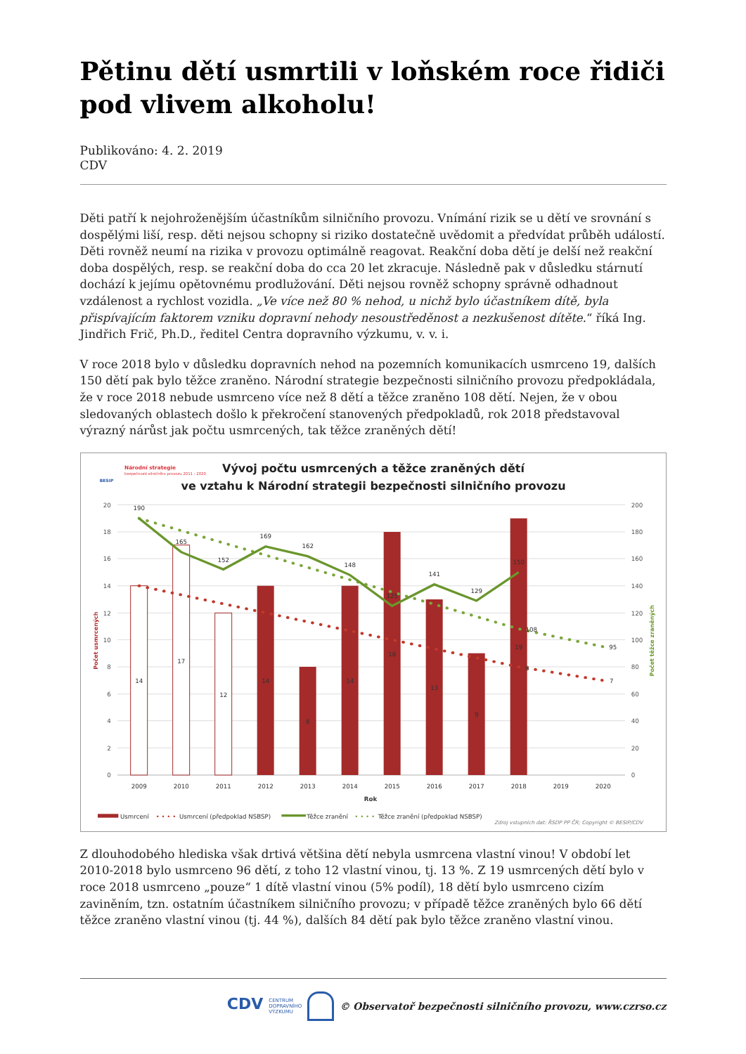Pětinu dětí usmrtili v loňském roce řidiči pod vlivem alkoholu!
Publikováno: 4. 2. 2019
CDV
Děti patří k nejohroženějším účastníkům silničního provozu. Vnímání rizik se u dětí ve srovnání s dospělými liší, resp. děti nejsou schopny si riziko dostatečně uvědomit a předvídat průběh událostí. Děti rovněž neumí na rizika v provozu optimálně reagovat. Reakční doba dětí je delší než reakční doba dospělých, resp. se reakční doba do cca 20 let zkracuje. Následně pak v důsledku stárnutí dochází k jejímu opětovnému prodlužování. Děti nejsou rovněž schopny správně odhadnout vzdálenost a rychlost vozidla. „Ve více než 80 % nehod, u nichž bylo účastníkem dítě, byla přispívajícím faktorem vzniku dopravní nehody nesoustředěnost a nezkušenost dítěte.“ říká Ing. Jindřich Frič, Ph.D., ředitel Centra dopravního výzkumu, v. v. i.
V roce 2018 bylo v důsledku dopravních nehod na pozemních komunikacích usmrceno 19, dalších 150 dětí pak bylo těžce zraněno. Národní strategie bezpečnosti silničního provozu předpokládala, že v roce 2018 nebude usmrceno více než 8 dětí a těžce zraněno 108 dětí. Nejen, že v obou sledovaných oblastech došlo k překročení stanovených předpokladů, rok 2018 představoval výrazný nárůst jak počtu usmrcených, tak těžce zraněných dětí!
Národní strategie
bezpečnosti silničního provozu 2011 - 2020
BESIP
Vývoj počtu usmrcených a těžce zraněných dětí
ve vztahu k Národní strategii bezpečnosti silničního provozu
20
18
16
14
12
10
8
6
4
2
0
200
180
160
140
120
100
80
60
40
20
0
Počet usmrcených
Počet těžce zraněných
14
17
12
14
8
14
18
13
9
19
8
7
190
165
152
169
162
148
125
141
129
150
108
95
2009
2010
2011
2012
2013
2014
2015
2016
2017
2018
2019
2020
Rok
Usmrcení
• • • •
Usmrcení (předpoklad NSBSP)
Těžce zranění
• • • •
Těžce zranění (předpoklad NSBSP)
Zdroj vstupních dat: ŘSDP PP ČR; Copyright © BESIP/CDV
Z dlouhodobého hlediska však drtivá většina dětí nebyla usmrcena vlastní vinou! V období let 2010-2018 bylo usmrceno 96 dětí, z toho 12 vlastní vinou, tj. 13 %. Z 19 usmrcených dětí bylo v roce 2018 usmrceno „pouze“ 1 dítě vlastní vinou (5% podíl), 18 dětí bylo usmrceno cizím zaviněním, tzn. ostatním účastníkem silničního provozu; v případě těžce zraněných bylo 66 dětí těžce zraněno vlastní vinou (tj. 44 %), dalších 84 dětí pak bylo těžce zraněno vlastní vinou.
CDV CENTRUM
DOPRAVNÍHO
VÝZKUMU © Observatoř bezpečnosti silničního provozu, www.czrso.cz